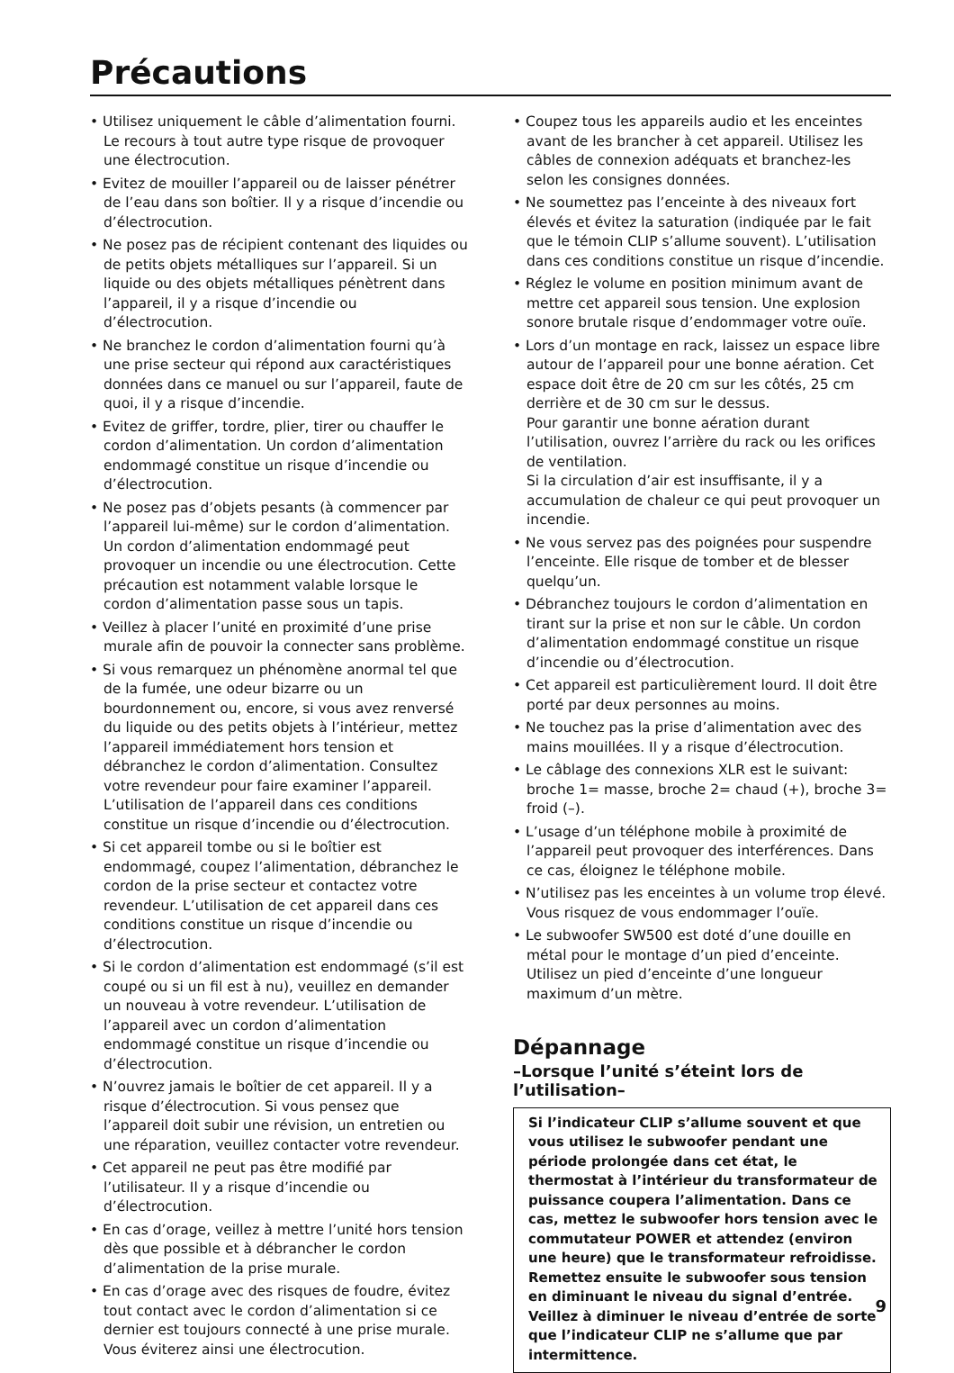Précautions
• Utilisez uniquement le câble d’alimentation fourni. Le recours à tout autre type risque de provoquer une électrocution.
• Evitez de mouiller l’appareil ou de laisser pénétrer de l’eau dans son boîtier. Il y a risque d’incendie ou d’électrocution.
• Ne posez pas de récipient contenant des liquides ou de petits objets métalliques sur l’appareil. Si un liquide ou des objets métalliques pénètrent dans l’appareil, il y a risque d’incendie ou d’électrocution.
• Ne branchez le cordon d’alimentation fourni qu’à une prise secteur qui répond aux caractéristiques données dans ce manuel ou sur l’appareil, faute de quoi, il y a risque d’incendie.
• Evitez de griffer, tordre, plier, tirer ou chauffer le cordon d’alimentation. Un cordon d’alimentation endommagé constitue un risque d’incendie ou d’électrocution.
• Ne posez pas d’objets pesants (à commencer par l’appareil lui-même) sur le cordon d’alimentation. Un cordon d’alimentation endommagé peut provoquer un incendie ou une électrocution. Cette précaution est notamment valable lorsque le cordon d’alimentation passe sous un tapis.
• Veillez à placer l’unité en proximité d’une prise murale afin de pouvoir la connecter sans problème.
• Si vous remarquez un phénomène anormal tel que de la fumée, une odeur bizarre ou un bourdonnement ou, encore, si vous avez renversé du liquide ou des petits objets à l’intérieur, mettez l’appareil immédiatement hors tension et débranchez le cordon d’alimentation. Consultez votre revendeur pour faire examiner l’appareil. L’utilisation de l’appareil dans ces conditions constitue un risque d’incendie ou d’électrocution.
• Si cet appareil tombe ou si le boîtier est endommagé, coupez l’alimentation, débranchez le cordon de la prise secteur et contactez votre revendeur. L’utilisation de cet appareil dans ces conditions constitue un risque d’incendie ou d’électrocution.
• Si le cordon d’alimentation est endommagé (s’il est coupé ou si un fil est à nu), veuillez en demander un nouveau à votre revendeur. L’utilisation de l’appareil avec un cordon d’alimentation endommagé constitue un risque d’incendie ou d’électrocution.
• N’ouvrez jamais le boîtier de cet appareil. Il y a risque d’électrocution. Si vous pensez que l’appareil doit subir une révision, un entretien ou une réparation, veuillez contacter votre revendeur.
• Cet appareil ne peut pas être modifié par l’utilisateur. Il y a risque d’incendie ou d’électrocution.
• En cas d’orage, veillez à mettre l’unité hors tension dès que possible et à débrancher le cordon d’alimentation de la prise murale.
• En cas d’orage avec des risques de foudre, évitez tout contact avec le cordon d’alimentation si ce dernier est toujours connecté à une prise murale. Vous éviterez ainsi une électrocution.
• Coupez tous les appareils audio et les enceintes avant de les brancher à cet appareil. Utilisez les câbles de connexion adéquats et branchez-les selon les consignes données.
• Ne soumettez pas l’enceinte à des niveaux fort élevés et évitez la saturation (indiquée par le fait que le témoin CLIP s’allume souvent). L’utilisation dans ces conditions constitue un risque d’incendie.
• Réglez le volume en position minimum avant de mettre cet appareil sous tension. Une explosion sonore brutale risque d’endommager votre ouïe.
• Lors d’un montage en rack, laissez un espace libre autour de l’appareil pour une bonne aération. Cet espace doit être de 20 cm sur les côtés, 25 cm derrière et de 30 cm sur le dessus.
Pour garantir une bonne aération durant l’utilisation, ouvrez l’arrière du rack ou les orifices de ventilation.
Si la circulation d’air est insuffisante, il y a accumulation de chaleur ce qui peut provoquer un incendie.
• Ne vous servez pas des poignées pour suspendre l’enceinte. Elle risque de tomber et de blesser quelqu’un.
• Débranchez toujours le cordon d’alimentation en tirant sur la prise et non sur le câble. Un cordon d’alimentation endommagé constitue un risque d’incendie ou d’électrocution.
• Cet appareil est particulièrement lourd. Il doit être porté par deux personnes au moins.
• Ne touchez pas la prise d’alimentation avec des mains mouillées. Il y a risque d’électrocution.
• Le câblage des connexions XLR est le suivant: broche 1= masse, broche 2= chaud (+), broche 3= froid (–).
• L’usage d’un téléphone mobile à proximité de l’appareil peut provoquer des interférences. Dans ce cas, éloignez le téléphone mobile.
• N’utilisez pas les enceintes à un volume trop élevé. Vous risquez de vous endommager l’ouïe.
• Le subwoofer SW500 est doté d’une douille en métal pour le montage d’un pied d’enceinte. Utilisez un pied d’enceinte d’une longueur maximum d’un mètre.
Dépannage
–Lorsque l’unité s’éteint lors de l’utilisation–
Si l’indicateur CLIP s’allume souvent et que vous utilisez le subwoofer pendant une période prolongée dans cet état, le thermostat à l’intérieur du transformateur de puissance coupera l’alimentation. Dans ce cas, mettez le subwoofer hors tension avec le commutateur POWER et attendez (environ une heure) que le transformateur refroidisse. Remettez ensuite le subwoofer sous tension en diminuant le niveau du signal d’entrée. Veillez à diminuer le niveau d’entrée de sorte que l’indicateur CLIP ne s’allume que par intermittence.
9